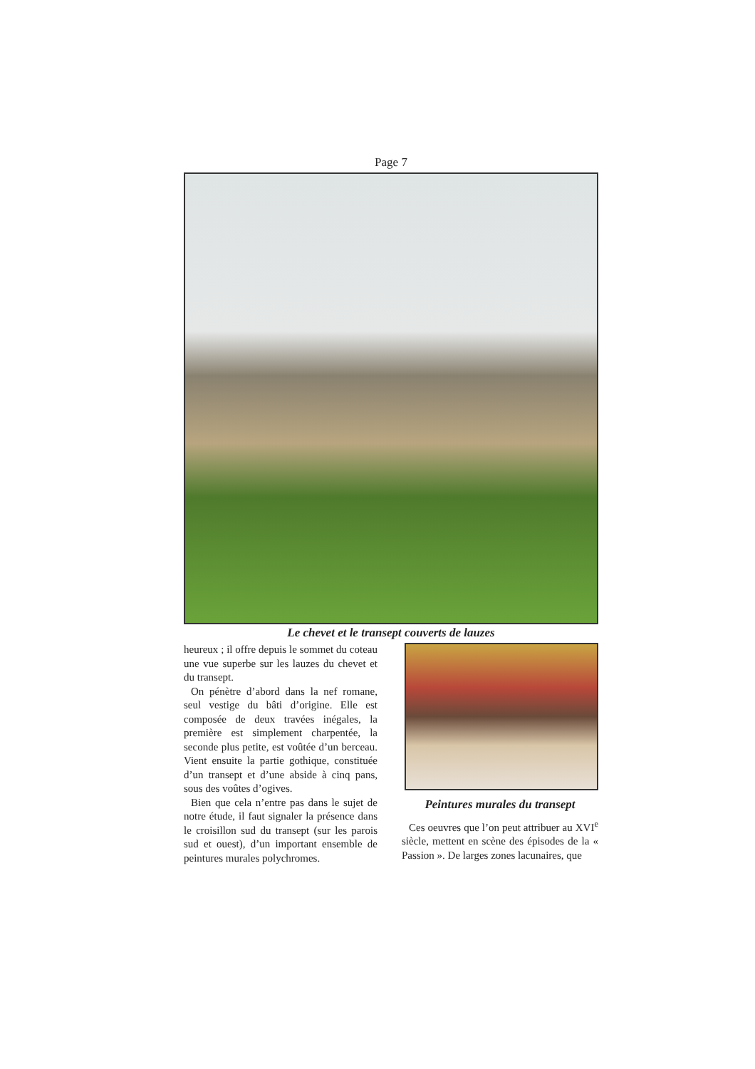Page 7
Le chevet et le transept couverts de lauzes
heureux ; il offre depuis le sommet du coteau une vue superbe sur les lauzes du chevet et du transept.
On pénètre d’abord dans la nef romane, seul vestige du bâti d’origine. Elle est composée de deux travées inégales, la première est simplement charpentée, la seconde plus petite, est voûtée d’un berceau. Vient ensuite la partie gothique, constituée d’un transept et d’une abside à cinq pans, sous des voûtes d’ogives.
Bien que cela n’entre pas dans le sujet de notre étude, il faut signaler la présence dans le croisillon sud du transept (sur les parois sud et ouest), d’un important ensemble de peintures murales polychromes.
Peintures murales du transept
Ces oeuvres que l’on peut attribuer au XVI<sup>e</sup> siècle, mettent en scène des épisodes de la « Passion ». De larges zones lacunaires, que